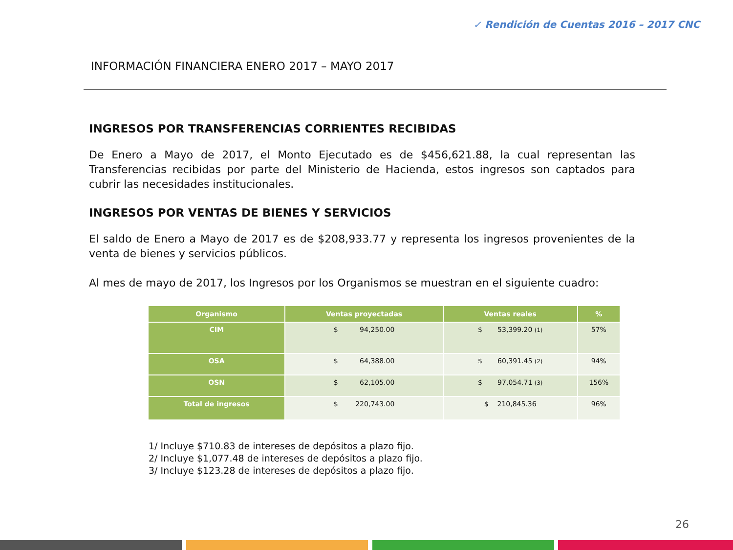✓ Rendición de Cuentas 2016 – 2017 CNC
INFORMACIÓN FINANCIERA ENERO 2017 – MAYO 2017
INGRESOS POR TRANSFERENCIAS CORRIENTES RECIBIDAS
De Enero a Mayo de 2017, el Monto Ejecutado es de $456,621.88, la cual representan las Transferencias recibidas por parte del Ministerio de Hacienda, estos ingresos son captados para cubrir las necesidades institucionales.
INGRESOS POR VENTAS DE BIENES Y SERVICIOS
El saldo de Enero a Mayo de 2017 es de $208,933.77 y representa los ingresos provenientes de la venta de bienes y servicios públicos.
Al mes de mayo de 2017, los Ingresos por los Organismos se muestran en el siguiente cuadro:
| Organismo | Ventas proyectadas | Ventas reales | % |
| --- | --- | --- | --- |
| CIM | $ 94,250.00 | $ 53,399.20 (1) | 57% |
| OSA | $ 64,388.00 | $ 60,391.45 (2) | 94% |
| OSN | $ 62,105.00 | $ 97,054.71 (3) | 156% |
| Total de ingresos | $ 220,743.00 | $ 210,845.36 | 96% |
1/ Incluye $710.83 de intereses de depósitos a plazo fijo.
2/ Incluye $1,077.48 de intereses de depósitos a plazo fijo.
3/ Incluye $123.28 de intereses de depósitos a plazo fijo.
26